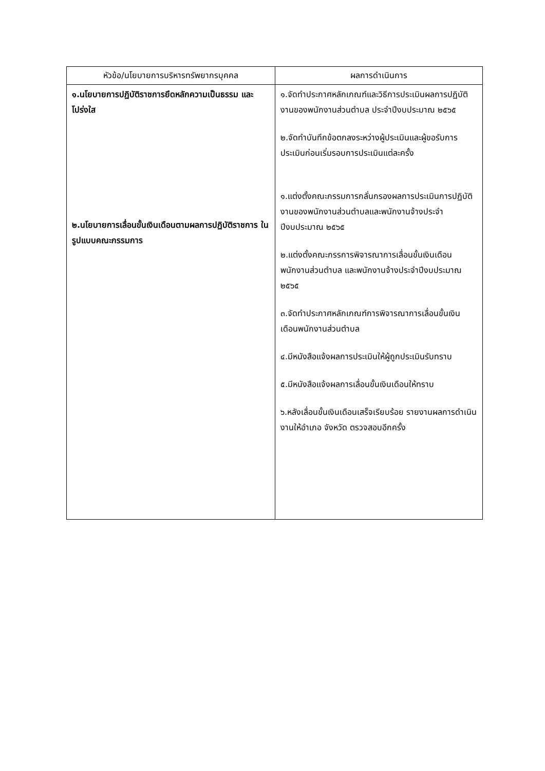| หัวข้อ/นโยบายการบริหารทรัพยากรบุคคล | ผลการดำเนินการ |
| --- | --- |
| ๑.นโยบายการปฏิบัติราชการยึดหลักความเป็นธรรม และโปร่งใส ๒.นโยบายการเลื่อนขั้นเงินเดือนตามผลการปฏิบัติราชการ ในรูปแบบคณะกรรมการ | ๑.จัดทำประกาศหลักเกณฑ์และวิธีการประเมินผลการปฏิบัติงานของพนักงานส่วนตำบล ประจำปีงบประมาณ ๒๕๖๕ ๒.จัดทำบันทึกข้อตกลงระหว่างผู้ประเมินและผู้ขอรับการประเมินก่อนเริ่มรอบการประเมินแต่ละครั้ง ๑.แต่งตั้งคณะกรรมการกลั่นกรองผลการประเมินการปฏิบัติงานของพนักงานส่วนตำบลและพนักงานจ้างประจำปีงบประมาณ ๒๕๖๕ ๒.แต่งตั้งคณะกรรการพิจารณาการเลื่อนขั้นเงินเดือนพนักงานส่วนตำบล และพนักงานจ้างประจำปีงบประมาณ ๒๕๖๕ ๓.จัดทำประกาศหลักเกณฑ์การพิจารณาการเลื่อนขั้นเงินเดือนพนักงานส่วนตำบล ๔.มีหนังสือแจ้งผลการประเมินให้ผู้ถูกประเมินรับทราบ ๕.มีหนังสือแจ้งผลการเลื่อนขั้นเงินเดือนให้ทราบ ๖.หลังเลื่อนขั้นเงินเดือนเสร็จเรียบร้อย รายงานผลการดำเนินงานให้อำเภอ จังหวัด ตรวจสอบอีกครั้ง |